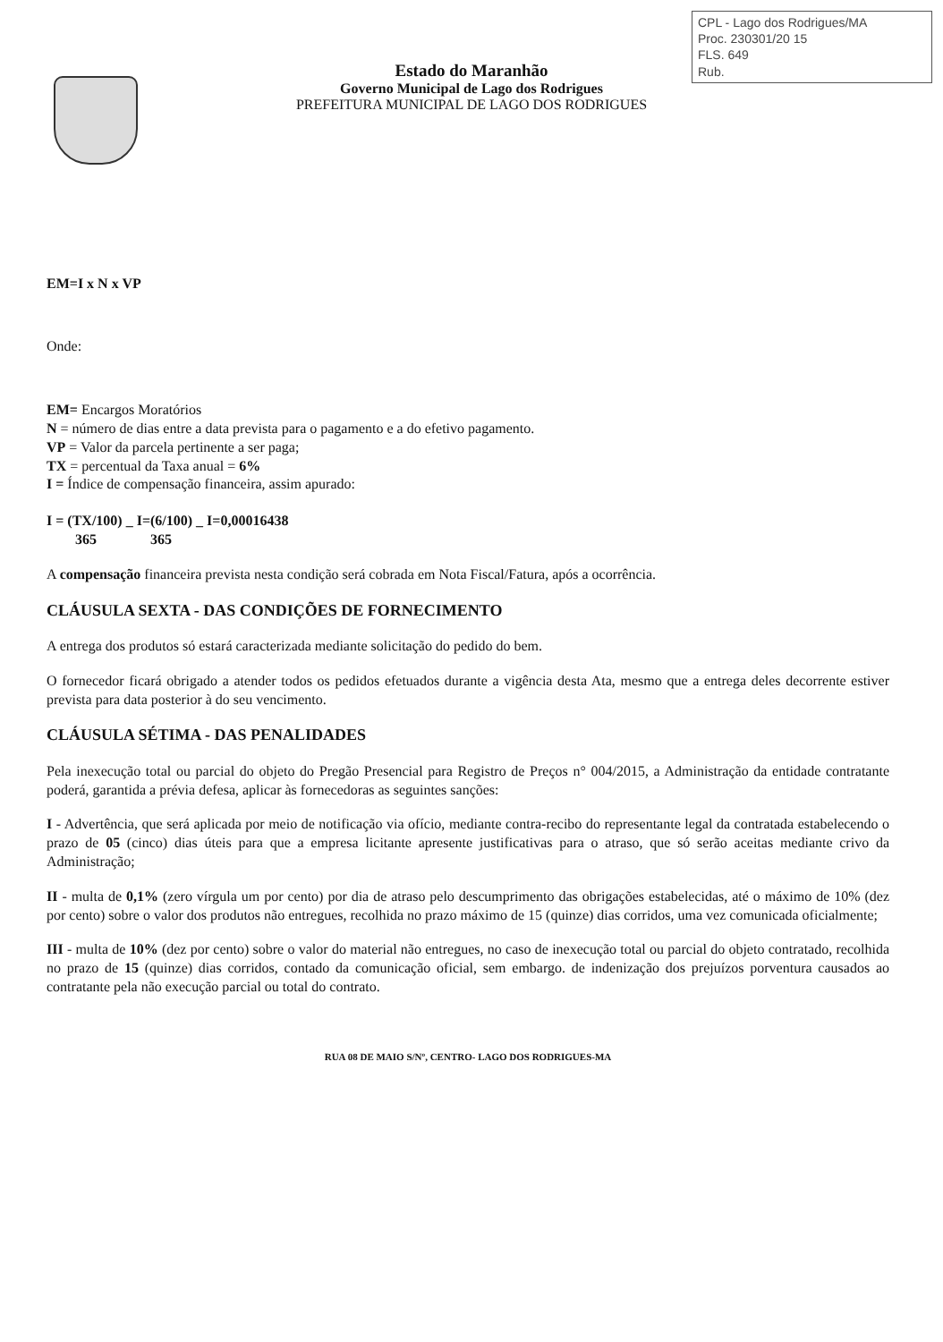CPL - Lago dos Rodrigues/MA
Proc. 230301/20 15
FLS. 649
Rub.
Estado do Maranhão
Governo Municipal de Lago dos Rodrigues
PREFEITURA MUNICIPAL DE LAGO DOS RODRIGUES
EM=I x N x VP
Onde:
EM= Encargos Moratórios
N = número de dias entre a data prevista para o pagamento e a do efetivo pagamento.
VP = Valor da parcela pertinente a ser paga;
TX = percentual da Taxa anual = 6%
I = Índice de compensação financeira, assim apurado:
I = (TX/100) _ I=(6/100) _ I=0,00016438
365 365
A compensação financeira prevista nesta condição será cobrada em Nota Fiscal/Fatura, após a ocorrência.
CLÁUSULA SEXTA - DAS CONDIÇÕES DE FORNECIMENTO
A entrega dos produtos só estará caracterizada mediante solicitação do pedido do bem.
O fornecedor ficará obrigado a atender todos os pedidos efetuados durante a vigência desta Ata, mesmo que a entrega deles decorrente estiver prevista para data posterior à do seu vencimento.
CLÁUSULA SÉTIMA - DAS PENALIDADES
Pela inexecução total ou parcial do objeto do Pregão Presencial para Registro de Preços n° 004/2015, a Administração da entidade contratante poderá, garantida a prévia defesa, aplicar às fornecedoras as seguintes sanções:
I - Advertência, que será aplicada por meio de notificação via ofício, mediante contra-recibo do representante legal da contratada estabelecendo o prazo de 05 (cinco) dias úteis para que a empresa licitante apresente justificativas para o atraso, que só serão aceitas mediante crivo da Administração;
II - multa de 0,1% (zero vírgula um por cento) por dia de atraso pelo descumprimento das obrigações estabelecidas, até o máximo de 10% (dez por cento) sobre o valor dos produtos não entregues, recolhida no prazo máximo de 15 (quinze) dias corridos, uma vez comunicada oficialmente;
III - multa de 10% (dez por cento) sobre o valor do material não entregues, no caso de inexecução total ou parcial do objeto contratado, recolhida no prazo de 15 (quinze) dias corridos, contado da comunicação oficial, sem embargo. de indenização dos prejuízos porventura causados ao contratante pela não execução parcial ou total do contrato.
RUA 08 DE MAIO S/Nº, CENTRO- LAGO DOS RODRIGUES-MA